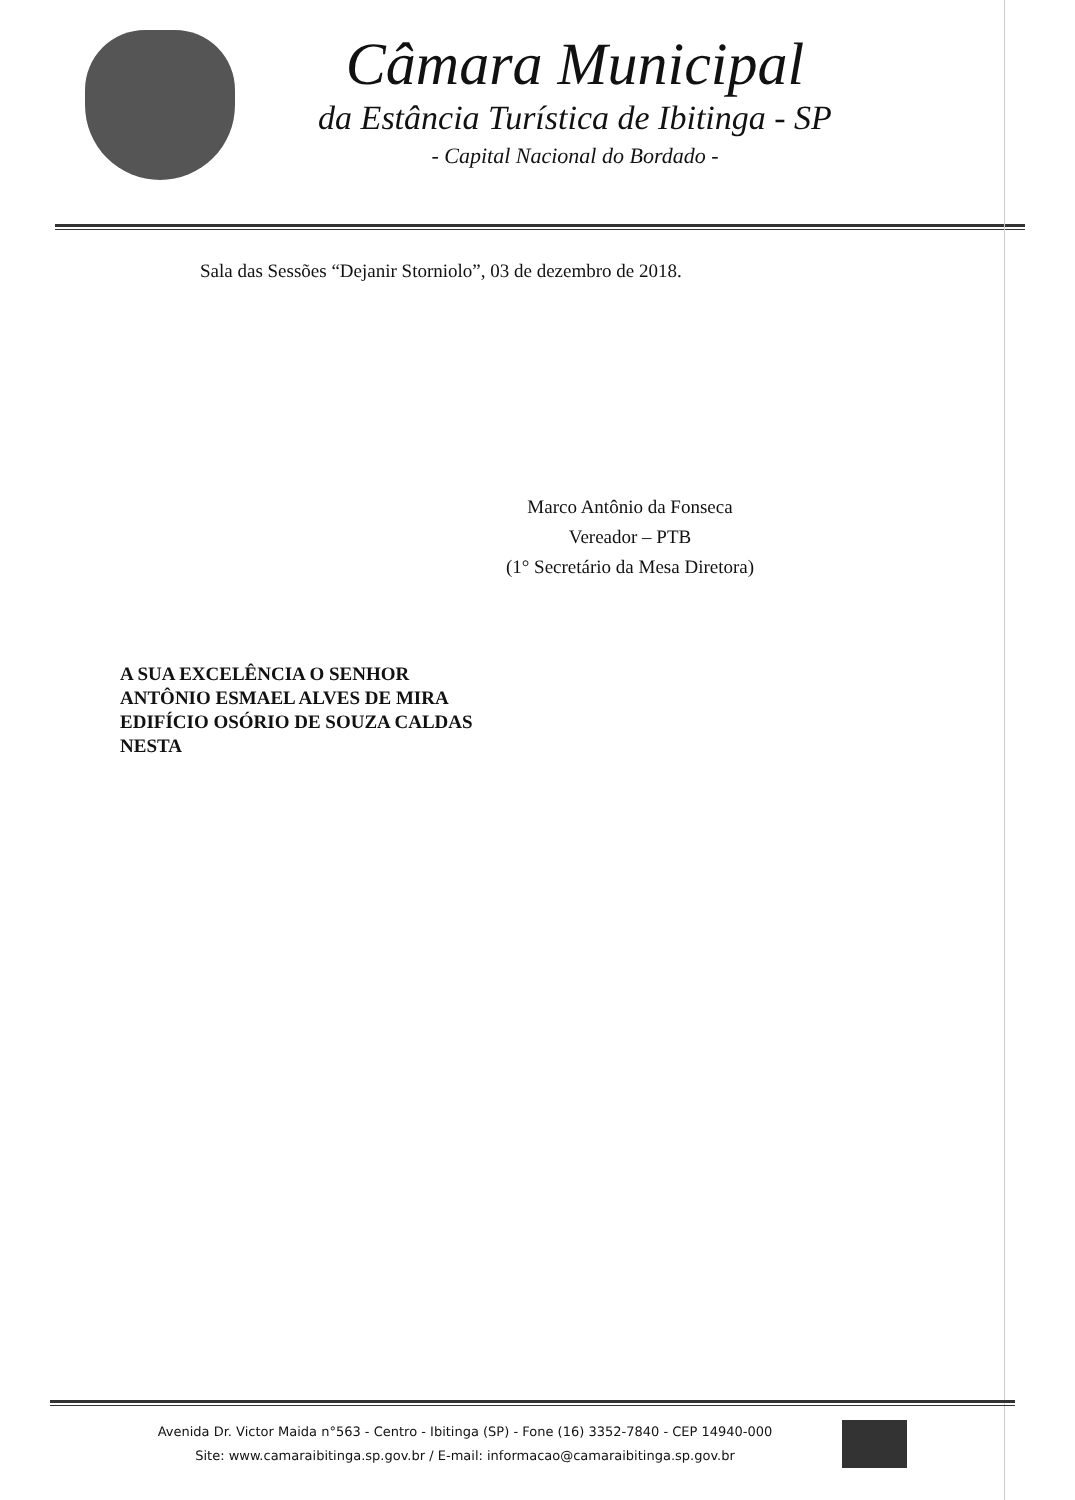Câmara Municipal
da Estância Turística de Ibitinga - SP
- Capital Nacional do Bordado -
Sala das Sessões “Dejanir Storniolo”, 03 de dezembro de 2018.
Marco Antônio da Fonseca
Vereador – PTB
(1° Secretário da Mesa Diretora)
A SUA EXCELÊNCIA O SENHOR
ANTÔNIO ESMAEL ALVES DE MIRA
EDIFÍCIO OSÓRIO DE SOUZA CALDAS
NESTA
Avenida Dr. Victor Maida n°563 - Centro - Ibitinga (SP) - Fone (16) 3352-7840 - CEP 14940-000
Site: www.camaraibitinga.sp.gov.br / E-mail: informacao@camaraibitinga.sp.gov.br